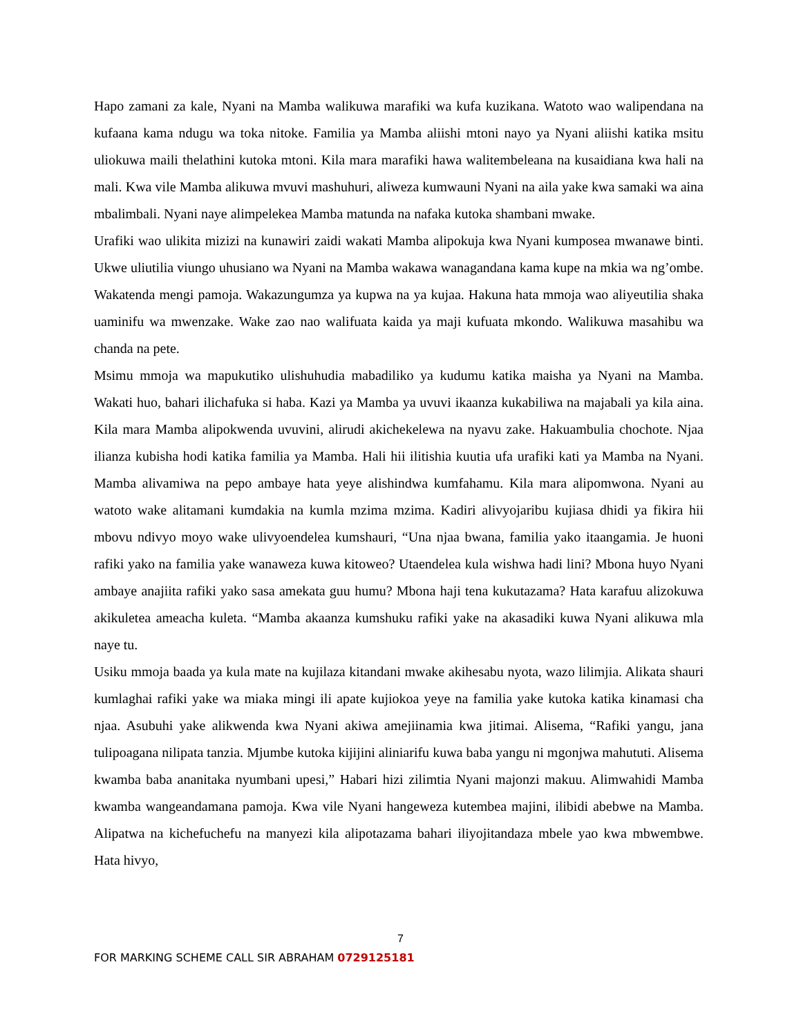Hapo zamani za kale, Nyani na Mamba walikuwa marafiki wa kufa kuzikana. Watoto wao walipendana na kufaana kama ndugu wa toka nitoke. Familia ya Mamba aliishi mtoni nayo ya Nyani aliishi katika msitu uliokuwa maili thelathini kutoka mtoni. Kila mara marafiki hawa walitembeleana na kusaidiana kwa hali na mali. Kwa vile Mamba alikuwa mvuvi mashuhuri, aliweza kumwauni Nyani na aila yake kwa samaki wa aina mbalimbali. Nyani naye alimpelekea Mamba matunda na nafaka kutoka shambani mwake.
Urafiki wao ulikita mizizi na kunawiri zaidi wakati Mamba alipokuja kwa Nyani kumposea mwanawe binti. Ukwe uliutilia viungo uhusiano wa Nyani na Mamba wakawa wanagandana kama kupe na mkia wa ng’ombe. Wakatenda mengi pamoja. Wakazungumza ya kupwa na ya kujaa. Hakuna hata mmoja wao aliyeutilia shaka uaminifu wa mwenzake. Wake zao nao walifuata kaida ya maji kufuata mkondo. Walikuwa masahibu wa chanda na pete.
Msimu mmoja wa mapukutiko ulishuhudia mabadiliko ya kudumu katika maisha ya Nyani na Mamba. Wakati huo, bahari ilichafuka si haba. Kazi ya Mamba ya uvuvi ikaanza kukabiliwa na majabali ya kila aina. Kila mara Mamba alipokwenda uvuvini, alirudi akichekelewa na nyavu zake. Hakuambulia chochote. Njaa ilianza kubisha hodi katika familia ya Mamba. Hali hii ilitishia kuutia ufa urafiki kati ya Mamba na Nyani. Mamba alivamiwa na pepo ambaye hata yeye alishindwa kumfahamu. Kila mara alipomwona. Nyani au watoto wake alitamani kumdakia na kumla mzima mzima. Kadiri alivyojaribu kujiasa dhidi ya fikira hii mbovu ndivyo moyo wake ulivyoendelea kumshauri, “Una njaa bwana, familia yako itaangamia. Je huoni rafiki yako na familia yake wanaweza kuwa kitoweo? Utaendelea kula wishwa hadi lini? Mbona huyo Nyani ambaye anajiita rafiki yako sasa amekata guu humu? Mbona haji tena kukutazama? Hata karafuu alizokuwa akikuletea ameacha kuleta. “Mamba akaanza kumshuku rafiki yake na akasadiki kuwa Nyani alikuwa mla naye tu.
Usiku mmoja baada ya kula mate na kujilaza kitandani mwake akihesabu nyota, wazo lilimjia. Alikata shauri kumlaghai rafiki yake wa miaka mingi ili apate kujiokoa yeye na familia yake kutoka katika kinamasi cha njaa. Asubuhi yake alikwenda kwa Nyani akiwa amejiinamia kwa jitimai. Alisema, “Rafiki yangu, jana tulipoagana nilipata tanzia. Mjumbe kutoka kijijini aliniarifu kuwa baba yangu ni mgonjwa mahututi. Alisema kwamba baba ananitaka nyumbani upesi,” Habari hizi zilimtia Nyani majonzi makuu. Alimwahidi Mamba kwamba wangeandamana pamoja. Kwa vile Nyani hangeweza kutembea majini, ilibidi abebwe na Mamba. Alipatwa na kichefuchefu na manyezi kila alipotazama bahari iliyojitandaza mbele yao kwa mbwembwe. Hata hivyo,
7
FOR MARKING SCHEME CALL SIR ABRAHAM 0729125181